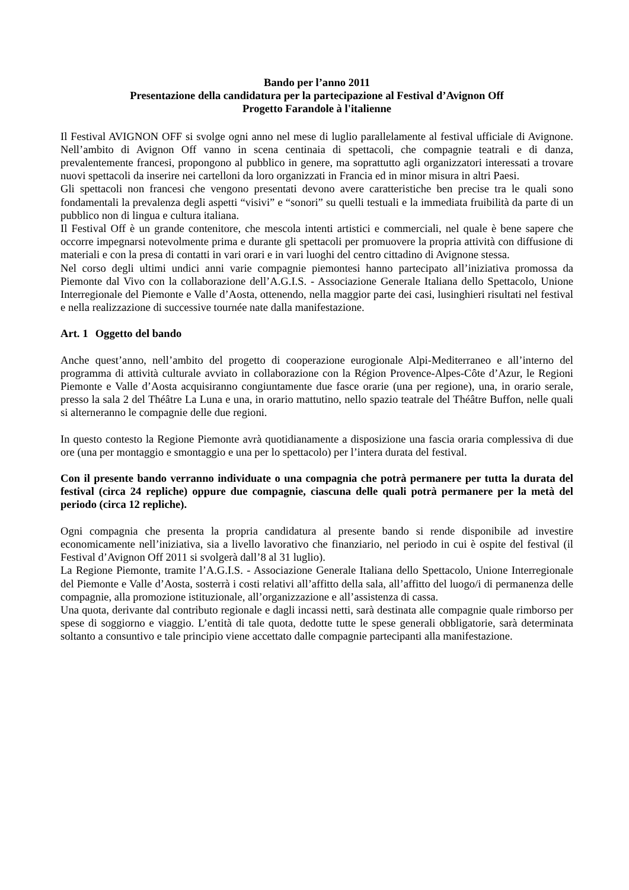Bando per l’anno 2011
Presentazione della candidatura per la partecipazione al Festival d’Avignon Off
Progetto Farandole à l'italienne
Il Festival AVIGNON OFF si svolge ogni anno nel mese di luglio parallelamente al festival ufficiale di Avignone. Nell’ambito di Avignon Off vanno in scena centinaia di spettacoli, che compagnie teatrali e di danza, prevalentemente francesi, propongono al pubblico in genere, ma soprattutto agli organizzatori interessati a trovare nuovi spettacoli da inserire nei cartelloni da loro organizzati in Francia ed in minor misura in altri Paesi.
Gli spettacoli non francesi che vengono presentati devono avere caratteristiche ben precise tra le quali sono fondamentali la prevalenza degli aspetti “visivi” e “sonori” su quelli testuali e la immediata fruibilità da parte di un pubblico non di lingua e cultura italiana.
Il Festival Off è un grande contenitore, che mescola intenti artistici e commerciali, nel quale è bene sapere che occorre impegnarsi notevolmente prima e durante gli spettacoli per promuovere la propria attività con diffusione di materiali e con la presa di contatti in vari orari e in vari luoghi del centro cittadino di Avignone stessa.
Nel corso degli ultimi undici anni varie compagnie piemontesi hanno partecipato all’iniziativa promossa da Piemonte dal Vivo con la collaborazione dell’A.G.I.S. - Associazione Generale Italiana dello Spettacolo, Unione Interregionale del Piemonte e Valle d’Aosta, ottenendo, nella maggior parte dei casi, lusinghieri risultati nel festival e nella realizzazione di successive tournée nate dalla manifestazione.
Art. 1 Oggetto del bando
Anche quest’anno, nell’ambito del progetto di cooperazione eurogionale Alpi-Mediterraneo e all’interno del programma di attività culturale avviato in collaborazione con la Région Provence-Alpes-Côte d’Azur, le Regioni Piemonte e Valle d’Aosta acquisiranno congiuntamente due fasce orarie (una per regione), una, in orario serale, presso la sala 2 del Théâtre La Luna e una, in orario mattutino, nello spazio teatrale del Théâtre Buffon, nelle quali si alterneranno le compagnie delle due regioni.
In questo contesto la Regione Piemonte avrà quotidianamente a disposizione una fascia oraria complessiva di due ore (una per montaggio e smontaggio e una per lo spettacolo) per l’intera durata del festival.
Con il presente bando verranno individuate o una compagnia che potrà permanere per tutta la durata del festival (circa 24 repliche) oppure due compagnie, ciascuna delle quali potrà permanere per la metà del periodo (circa 12 repliche).
Ogni compagnia che presenta la propria candidatura al presente bando si rende disponibile ad investire economicamente nell’iniziativa, sia a livello lavorativo che finanziario, nel periodo in cui è ospite del festival (il Festival d’Avignon Off 2011 si svolgerà dall’8 al 31 luglio).
La Regione Piemonte, tramite l’A.G.I.S. - Associazione Generale Italiana dello Spettacolo, Unione Interregionale del Piemonte e Valle d’Aosta, sosterrà i costi relativi all’affitto della sala, all’affitto del luogo/i di permanenza delle compagnie, alla promozione istituzionale, all’organizzazione e all’assistenza di cassa.
Una quota, derivante dal contributo regionale e dagli incassi netti, sarà destinata alle compagnie quale rimborso per spese di soggiorno e viaggio. L’entità di tale quota, dedotte tutte le spese generali obbligatorie, sarà determinata soltanto a consuntivo e tale principio viene accettato dalle compagnie partecipanti alla manifestazione.